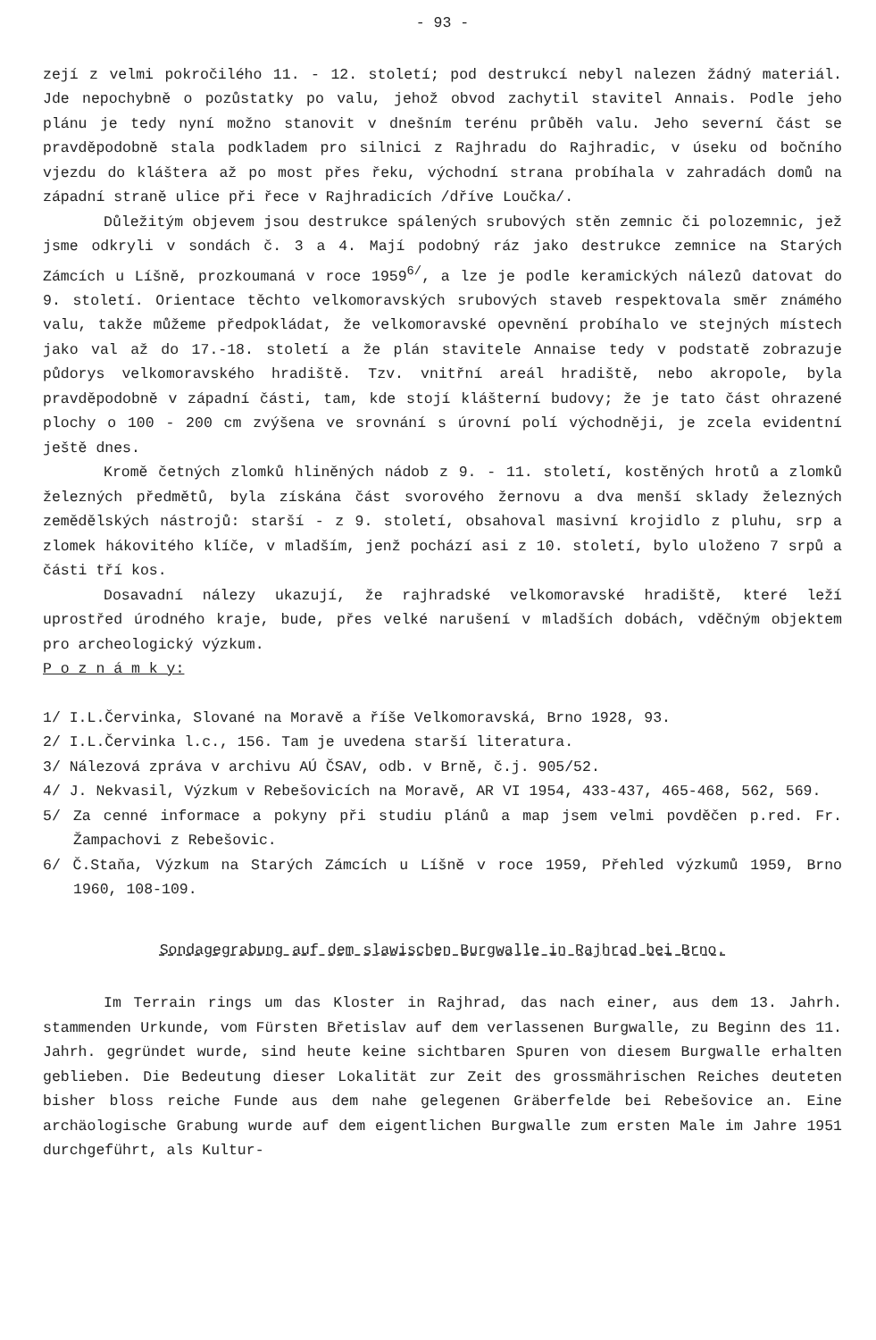- 93 -
zejí z velmi pokročilého 11. - 12. století; pod destrukcí nebyl nalezen žádný materiál. Jde nepochybně o pozůstatky po valu, jehož obvod zachytil stavitel Annais. Podle jeho plánu je tedy nyní možno stanovit v dnešním terénu průběh valu. Jeho severní část se pravděpodobně stala podkladem pro silnici z Rajhradu do Rajhradic, v úseku od bočního vjezdu do kláštera až po most přes řeku, východní strana probíhala v zahradách domů na západní straně ulice při řece v Rajhradicích /dříve Loučka/.
Důležitým objevem jsou destrukce spálených srubových stěn zemnic či polozemnic, jež jsme odkryli v sondách č. 3 a 4. Mají podobný ráz jako destrukce zemnice na Starých Zámcích u Líšně, prozkoumaná v roce 1959<sup>6/</sup>, a lze je podle keramických nálezů datovat do 9. století. Orientace těchto velkomoravských srubových staveb respektovala směr známého valu, takže můžeme předpokládat, že velkomoravské opevnění probíhalo ve stejných místech jako val až do 17.-18. století a že plán stavitele Annaise tedy v podstatě zobrazuje půdorys velkomoravského hradiště. Tzv. vnitřní areál hradiště, nebo akropole, byla pravděpodobně v západní části, tam, kde stojí klášterní budovy; že je tato část ohrazené plochy o 100 - 200 cm zvýšena ve srovnání s úrovní polí východněji, je zcela evidentní ještě dnes.
Kromě četných zlomků hliněných nádob z 9. - 11. století, kostěných hrotů a zlomků železných předmětů, byla získána část svorového žernovu a dva menší sklady železných zemědělských nástrojů: starší - z 9. století, obsahoval masivní krojidlo z pluhu, srp a zlomek hákovitého klíče, v mladším, jenž pochází asi z 10. století, bylo uloženo 7 srpů a části tří kos.
Dosavadní nálezy ukazují, že rajhradské velkomoravské hradiště, které leží uprostřed úrodného kraje, bude, přes velké narušení v mladších dobách, vděčným objektem pro archeologický výzkum.
P o z n á m k y:
1/ I.L.Červinka, Slované na Moravě a říše Velkomoravská, Brno 1928, 93.
2/ I.L.Červinka l.c., 156. Tam je uvedena starší literatura.
3/ Nálezová zpráva v archivu AÚ ČSAV, odb. v Brně, č.j. 905/52.
4/ J. Nekvasil, Výzkum v Rebešovicích na Moravě, AR VI 1954, 433-437, 465-468, 562, 569.
5/ Za cenné informace a pokyny při studiu plánů a map jsem velmi povděčen p.red. Fr. Žampachovi z Rebešovic.
6/ Č.Staňa, Výzkum na Starých Zámcích u Líšně v roce 1959, Přehled výzkumů 1959, Brno 1960, 108-109.
Sondagegrabung auf dem slawischen Burgwalle in Rajhrad bei Brno.
Im Terrain rings um das Kloster in Rajhrad, das nach einer, aus dem 13. Jahrh. stammenden Urkunde, vom Fürsten Břetislav auf dem verlassenen Burgwalle, zu Beginn des 11. Jahrh. gegründet wurde, sind heute keine sichtbaren Spuren von diesem Burgwalle erhalten geblieben. Die Bedeutung dieser Lokalität zur Zeit des grossmährischen Reiches deuteten bisher bloss reiche Funde aus dem nahe gelegenen Gräberfelde bei Rebešovice an. Eine archäologische Grabung wurde auf dem eigentlichen Burgwalle zum ersten Male im Jahre 1951 durchgeführt, als Kultur-